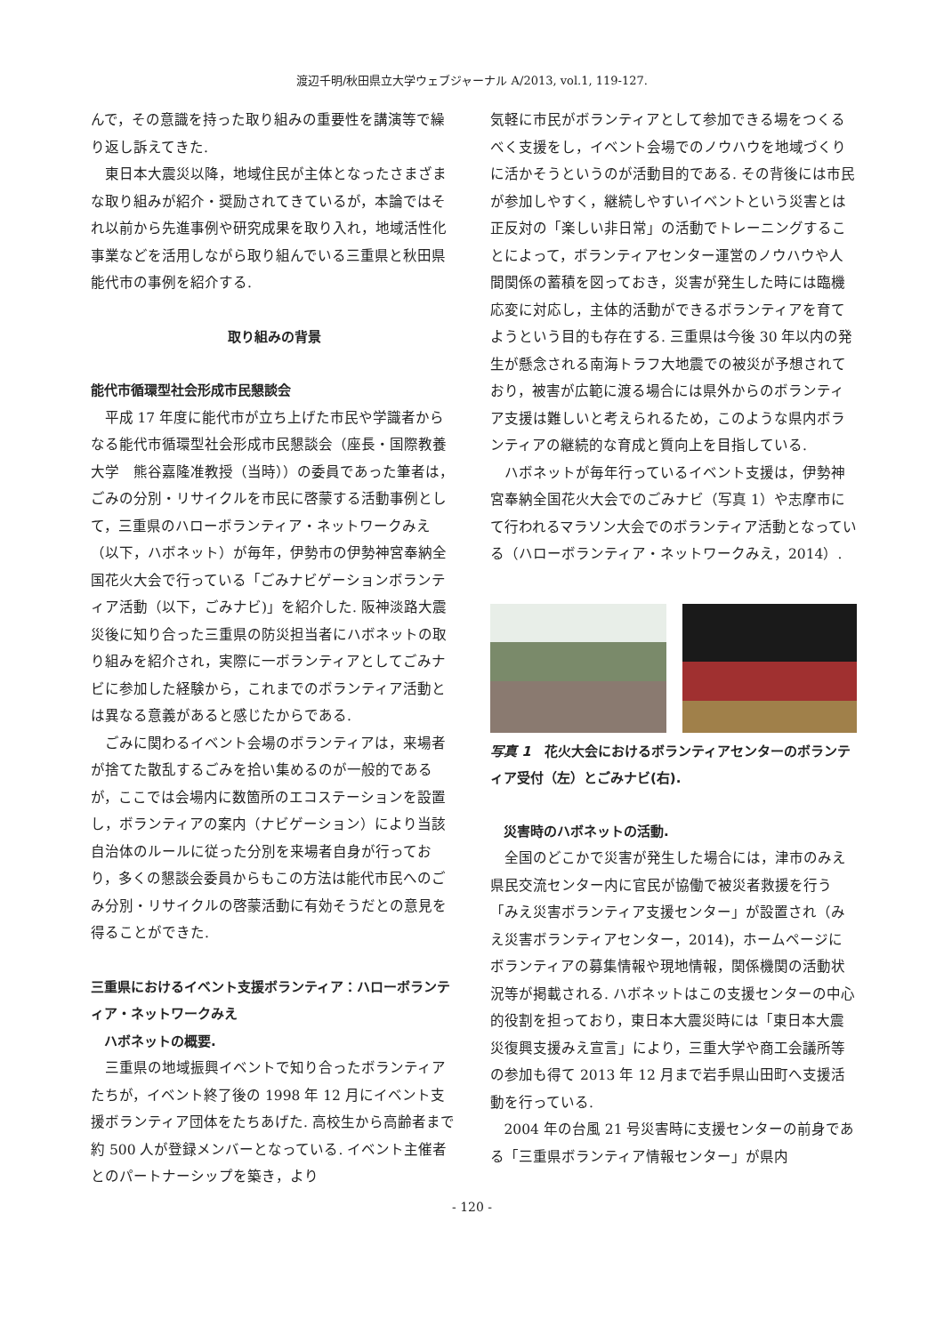渡辺千明/秋田県立大学ウェブジャーナル A/2013, vol.1, 119-127.
んで，その意識を持った取り組みの重要性を講演等で繰り返し訴えてきた.
東日本大震災以降，地域住民が主体となったさまざまな取り組みが紹介・奨励されてきているが，本論ではそれ以前から先進事例や研究成果を取り入れ，地域活性化事業などを活用しながら取り組んでいる三重県と秋田県能代市の事例を紹介する.
取り組みの背景
能代市循環型社会形成市民懇談会
平成 17 年度に能代市が立ち上げた市民や学識者からなる能代市循環型社会形成市民懇談会（座長・国際教養大学　熊谷嘉隆准教授（当時））の委員であった筆者は，ごみの分別・リサイクルを市民に啓蒙する活動事例として，三重県のハローボランティア・ネットワークみえ（以下，ハボネット）が毎年，伊勢市の伊勢神宮奉納全国花火大会で行っている「ごみナビゲーションボランティア活動（以下，ごみナビ)」を紹介した. 阪神淡路大震災後に知り合った三重県の防災担当者にハボネットの取り組みを紹介され，実際に一ボランティアとしてごみナビに参加した経験から，これまでのボランティア活動とは異なる意義があると感じたからである.
ごみに関わるイベント会場のボランティアは，来場者が捨てた散乱するごみを拾い集めるのが一般的であるが，ここでは会場内に数箇所のエコステーションを設置し，ボランティアの案内（ナビゲーション）により当該自治体のルールに従った分別を来場者自身が行っており，多くの懇談会委員からもこの方法は能代市民へのごみ分別・リサイクルの啓蒙活動に有効そうだとの意見を得ることができた.
三重県におけるイベント支援ボランティア：ハローボランティア・ネットワークみえ
ハボネットの概要.
三重県の地域振興イベントで知り合ったボランティアたちが，イベント終了後の 1998 年 12 月にイベント支援ボランティア団体をたちあげた. 高校生から高齢者まで約 500 人が登録メンバーとなっている. イベント主催者とのパートナーシップを築き，より
気軽に市民がボランティアとして参加できる場をつくるべく支援をし，イベント会場でのノウハウを地域づくりに活かそうというのが活動目的である. その背後には市民が参加しやすく，継続しやすいイベントという災害とは正反対の「楽しい非日常」の活動でトレーニングすることによって，ボランティアセンター運営のノウハウや人間関係の蓄積を図っておき，災害が発生した時には臨機応変に対応し，主体的活動ができるボランティアを育てようという目的も存在する. 三重県は今後 30 年以内の発生が懸念される南海トラフ大地震での被災が予想されており，被害が広範に渡る場合には県外からのボランティア支援は難しいと考えられるため，このような県内ボランティアの継続的な育成と質向上を目指している.
ハボネットが毎年行っているイベント支援は，伊勢神宮奉納全国花火大会でのごみナビ（写真 1）や志摩市にて行われるマラソン大会でのボランティア活動となっている（ハローボランティア・ネットワークみえ，2014）.
写真 1　花火大会におけるボランティアセンターのボランティア受付（左）とごみナビ(右).
災害時のハボネットの活動.
全国のどこかで災害が発生した場合には，津市のみえ県民交流センター内に官民が協働で被災者救援を行う「みえ災害ボランティア支援センター」が設置され（みえ災害ボランティアセンター，2014)，ホームページにボランティアの募集情報や現地情報，関係機関の活動状況等が掲載される. ハボネットはこの支援センターの中心的役割を担っており，東日本大震災時には「東日本大震災復興支援みえ宣言」により，三重大学や商工会議所等の参加も得て 2013 年 12 月まで岩手県山田町へ支援活動を行っている.
2004 年の台風 21 号災害時に支援センターの前身である「三重県ボランティア情報センター」が県内
- 120 -